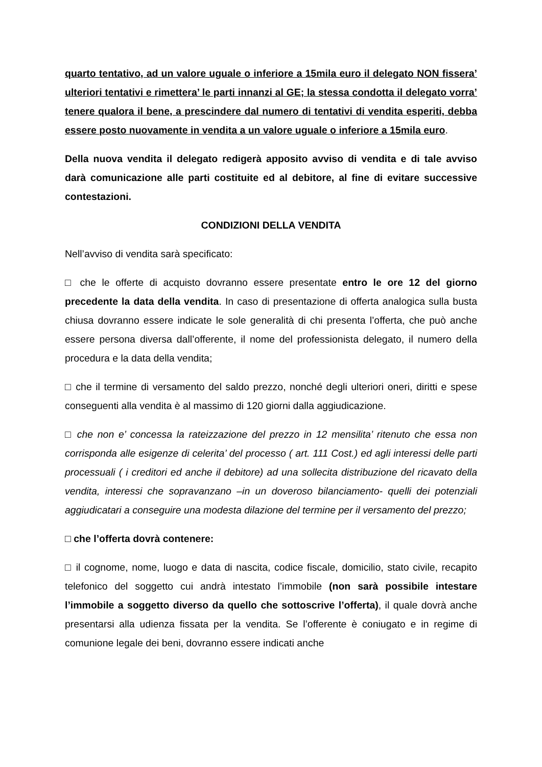quarto tentativo, ad un valore uguale o inferiore a 15mila euro il delegato NON fissera’ ulteriori tentativi e rimettera’ le parti innanzi al GE; la stessa condotta il delegato vorra’ tenere qualora il bene, a prescindere dal numero di tentativi di vendita esperiti, debba essere posto nuovamente in vendita a un valore uguale o inferiore a 15mila euro.
Della nuova vendita il delegato redigerà apposito avviso di vendita e di tale avviso darà comunicazione alle parti costituite ed al debitore, al fine di evitare successive contestazioni.
CONDIZIONI DELLA VENDITA
Nell’avviso di vendita sarà specificato:
□ che le offerte di acquisto dovranno essere presentate entro le ore 12 del giorno precedente la data della vendita. In caso di presentazione di offerta analogica sulla busta chiusa dovranno essere indicate le sole generalità di chi presenta l’offerta, che può anche essere persona diversa dall’offerente, il nome del professionista delegato, il numero della procedura e la data della vendita;
□ che il termine di versamento del saldo prezzo, nonché degli ulteriori oneri, diritti e spese conseguenti alla vendita è al massimo di 120 giorni dalla aggiudicazione.
□ che non e’ concessa la rateizzazione del prezzo in 12 mensilita’ ritenuto che essa non corrisponda alle esigenze di celerita’ del processo ( art. 111 Cost.) ed agli interessi delle parti processuali ( i creditori ed anche il debitore) ad una sollecita distribuzione del ricavato della vendita, interessi che sopravanzano –in un doveroso bilanciamento- quelli dei potenziali aggiudicatari a conseguire una modesta dilazione del termine per il versamento del prezzo;
□ che l’offerta dovrà contenere:
□ il cognome, nome, luogo e data di nascita, codice fiscale, domicilio, stato civile, recapito telefonico del soggetto cui andrà intestato l’immobile (non sarà possibile intestare l’immobile a soggetto diverso da quello che sottoscrive l’offerta), il quale dovrà anche presentarsi alla udienza fissata per la vendita. Se l’offerente è coniugato e in regime di comunione legale dei beni, dovranno essere indicati anche